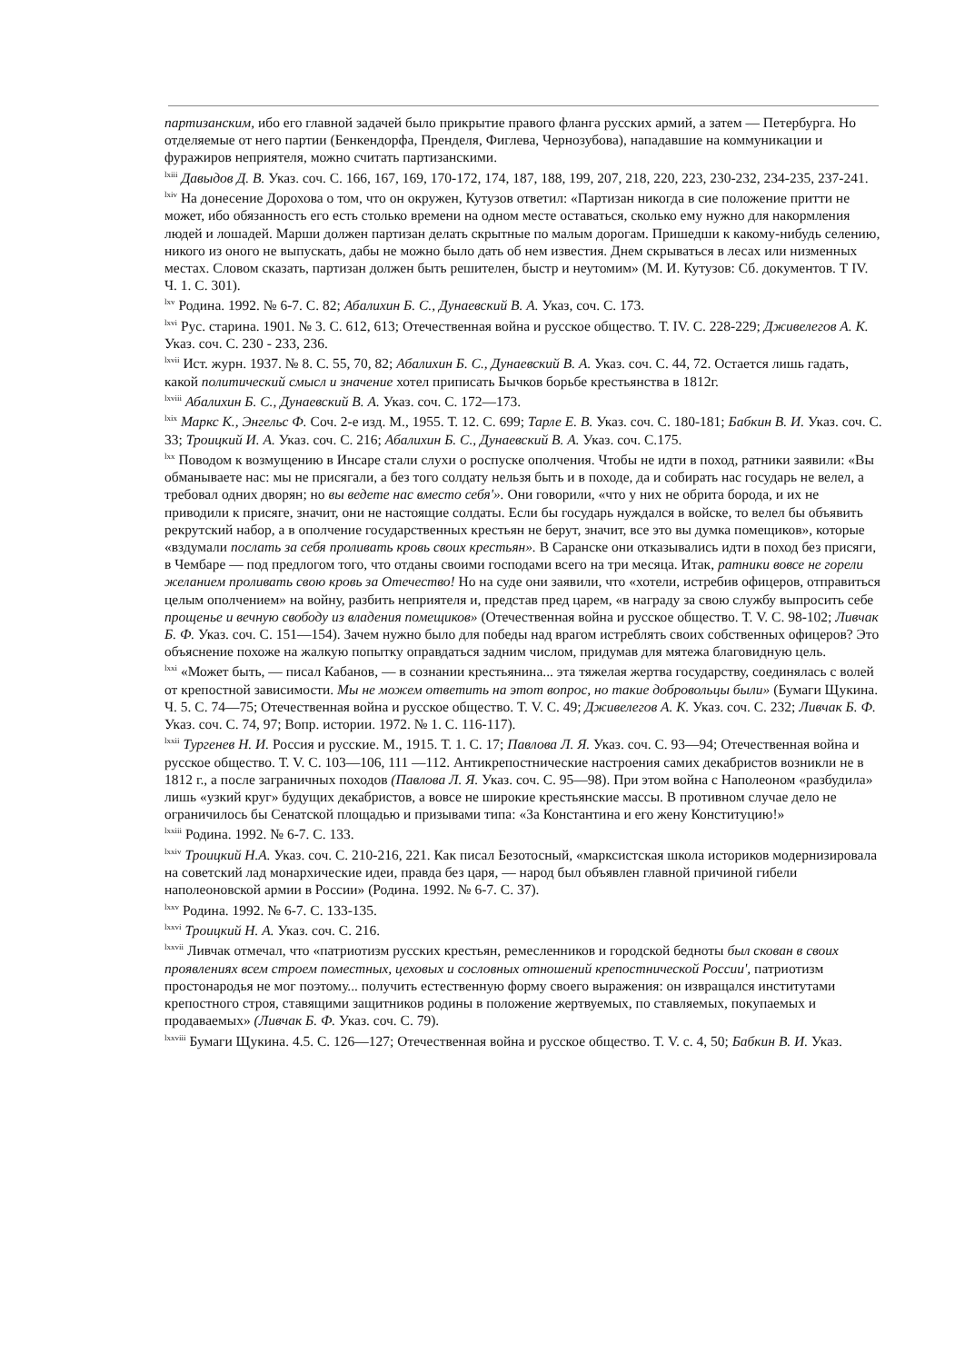партизанским, ибо его главной задачей было прикрытие правого фланга русских армий, а затем — Петербурга. Но отделяемые от него партии (Бенкендорфа, Пренделя, Фиглева, Чернозубова), нападавшие на коммуникации и фуражиров неприятеля, можно считать партизанскими.
<sup>lxiii</sup> Давыдов Д. В. Указ. соч. С. 166, 167, 169, 170-172, 174, 187, 188, 199, 207, 218, 220, 223, 230-232, 234-235, 237-241.
<sup>lxiv</sup> На донесение Дорохова о том, что он окружен, Кутузов ответил: «Партизан никогда в сие положение притти не может, ибо обязанность его есть столько времени на одном месте оставаться, сколько ему нужно для накормления людей и лошадей. Марши должен партизан делать скрытные по малым дорогам. Пришедши к какому-нибудь селению, никого из оного не выпускать, дабы не можно было дать об нем известия. Днем скрываться в лесах или низменных местах. Словом сказать, партизан должен быть решителен, быстр и неутомим» (М. И. Кутузов: Сб. документов. Т IV. Ч. 1. С. 301).
<sup>lxv</sup> Родина. 1992. № 6-7. С. 82; Абалихин Б. С., Дунаевский В. А. Указ, соч. С. 173.
<sup>lxvi</sup> Рус. старина. 1901. № 3. С. 612, 613; Отечественная война и русское общество. Т. IV. С. 228-229; Дживелегов А. К. Указ. соч. С. 230 - 233, 236.
<sup>lxvii</sup> Ист. журн. 1937. № 8. С. 55, 70, 82; Абалихин Б. С., Дунаевский В. А. Указ. соч. С. 44, 72. Остается лишь гадать, какой политический смысл и значение хотел приписать Бычков борьбе крестьянства в 1812г.
<sup>lxviii</sup> Абалихин Б. С., Дунаевский В. А. Указ. соч. С. 172—173.
<sup>lxix</sup> Маркс К., Энгельс Ф. Соч. 2-е изд. М., 1955. Т. 12. С. 699; Тарле Е. В. Указ. соч. С. 180-181; Бабкин В. И. Указ. соч. С. 33; Троицкий И. А. Указ. соч. С. 216; Абалихин Б. С., Дунаевский В. А. Указ. соч. С.175.
<sup>lxx</sup> Поводом к возмущению в Инсаре стали слухи о роспуске ополчения. Чтобы не идти в поход, ратники заявили: «Вы обманываете нас: мы не присягали, а без того солдату нельзя быть и в походе, да и собирать нас государь не велел, а требовал одних дворян; но вы ведете нас вместо себя'». Они говорили, «что у них не обрита борода, и их не приводили к присяге, значит, они не настоящие солдаты. Если бы государь нуждался в войске, то велел бы объявить рекрутский набор, а в ополчение государственных крестьян не берут, значит, все это вы думка помещиков», которые «вздумали послать за себя проливать кровь своих крестьян». В Саранске они отказывались идти в поход без присяги, в Чембаре — под предлогом того, что отданы своими господами всего на три месяца. Итак, ратники вовсе не горели желанием проливать свою кровь за Отечество! Но на суде они заявили, что «хотели, истребив офицеров, отправиться целым ополчением» на войну, разбить неприятеля и, представ пред царем, «в награду за свою службу выпросить себе прощенье и вечную свободу из владения помещиков» (Отечественная война и русское общество. Т. V. С. 98-102; Ливчак Б. Ф. Указ. соч. С. 151—154). Зачем нужно было для победы над врагом истреблять своих собственных офицеров? Это объяснение похоже на жалкую попытку оправдаться задним числом, придумав для мятежа благовидную цель.
<sup>lxxi</sup> «Может быть, — писал Кабанов, — в сознании крестьянина... эта тяжелая жертва государству, соединялась с волей от крепостной зависимости. Мы не можем ответить на этот вопрос, но такие добровольцы были» (Бумаги Щукина. Ч. 5. С. 74—75; Отечественная война и русское общество. Т. V. С. 49; Дживелегов А. К. Указ. соч. С. 232; Ливчак Б. Ф. Указ. соч. С. 74, 97; Вопр. истории. 1972. № 1. С. 116-117).
<sup>lxxii</sup> Тургенев Н. И. Россия и русские. М., 1915. Т. 1. С. 17; Павлова Л. Я. Указ. соч. С. 93—94; Отечественная война и русское общество. Т. V. С. 103—106, 111 —112. Антикрепостнические настроения самих декабристов возникли не в 1812 г., а после заграничных походов (Павлова Л. Я. Указ. соч. С. 95—98). При этом война с Наполеоном «разбудила» лишь «узкий круг» будущих декабристов, а вовсе не широкие крестьянские массы. В противном случае дело не ограничилось бы Сенатской площадью и призывами типа: «За Константина и его жену Конституцию!»
<sup>lxxiii</sup> Родина. 1992. № 6-7. С. 133.
<sup>lxxiv</sup> Троицкий Н.А. Указ. соч. С. 210-216, 221. Как писал Безотосный, «марксистская школа историков модернизировала на советский лад монархические идеи, правда без царя, — народ был объявлен главной причиной гибели наполеоновской армии в России» (Родина. 1992. № 6-7. С. 37).
<sup>lxxv</sup> Родина. 1992. № 6-7. С. 133-135.
<sup>lxxvi</sup> Троицкий Н. А. Указ. соч. С. 216.
<sup>lxxvii</sup> Ливчак отмечал, что «патриотизм русских крестьян, ремесленников и городской бедноты был скован в своих проявлениях всем строем поместных, цеховых и сословных отношений крепостнической России', патриотизм простонародья не мог поэтому... получить естественную форму своего выражения: он извращался институтами крепостного строя, ставящими защитников родины в положение жертвуемых, по ставляемых, покупаемых и продаваемых» (Ливчак Б. Ф. Указ. соч. С. 79).
<sup>lxxviii</sup> Бумаги Щукина. 4.5. С. 126—127; Отечественная война и русское общество. Т. V. с. 4, 50; Бабкин В. И. Указ.